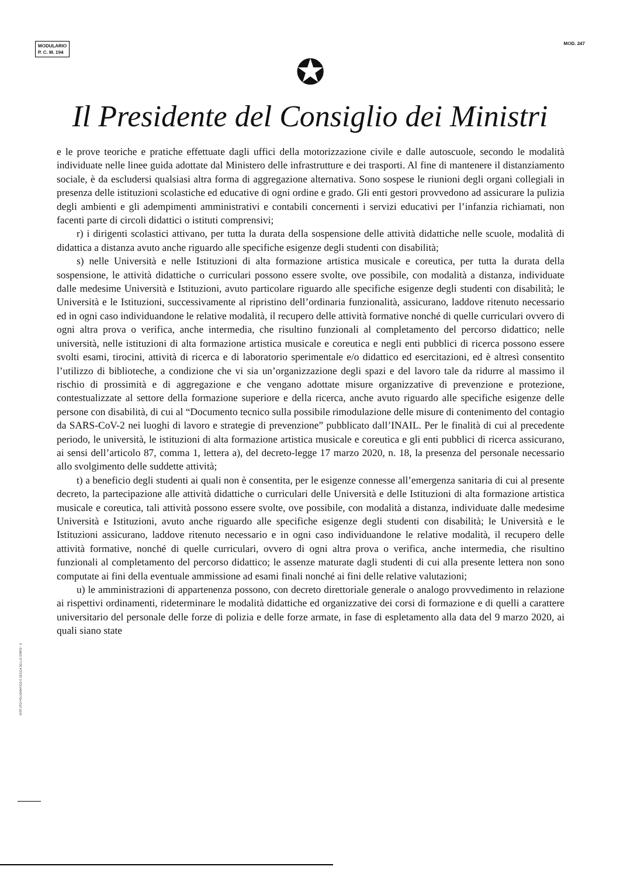MODULARIO
P. C. M. 194
MOD. 247
✪
Il Presidente del Consiglio dei Ministri
e le prove teoriche e pratiche effettuate dagli uffici della motorizzazione civile e dalle autoscuole, secondo le modalità individuate nelle linee guida adottate dal Ministero delle infrastrutture e dei trasporti. Al fine di mantenere il distanziamento sociale, è da escludersi qualsiasi altra forma di aggregazione alternativa. Sono sospese le riunioni degli organi collegiali in presenza delle istituzioni scolastiche ed educative di ogni ordine e grado. Gli enti gestori provvedono ad assicurare la pulizia degli ambienti e gli adempimenti amministrativi e contabili concernenti i servizi educativi per l’infanzia richiamati, non facenti parte di circoli didattici o istituti comprensivi;
r) i dirigenti scolastici attivano, per tutta la durata della sospensione delle attività didattiche nelle scuole, modalità di didattica a distanza avuto anche riguardo alle specifiche esigenze degli studenti con disabilità;
s) nelle Università e nelle Istituzioni di alta formazione artistica musicale e coreutica, per tutta la durata della sospensione, le attività didattiche o curriculari possono essere svolte, ove possibile, con modalità a distanza, individuate dalle medesime Università e Istituzioni, avuto particolare riguardo alle specifiche esigenze degli studenti con disabilità; le Università e le Istituzioni, successivamente al ripristino dell’ordinaria funzionalità, assicurano, laddove ritenuto necessario ed in ogni caso individuandone le relative modalità, il recupero delle attività formative nonché di quelle curriculari ovvero di ogni altra prova o verifica, anche intermedia, che risultino funzionali al completamento del percorso didattico; nelle università, nelle istituzioni di alta formazione artistica musicale e coreutica e negli enti pubblici di ricerca possono essere svolti esami, tirocini, attività di ricerca e di laboratorio sperimentale e/o didattico ed esercitazioni, ed è altresì consentito l’utilizzo di biblioteche, a condizione che vi sia un’organizzazione degli spazi e del lavoro tale da ridurre al massimo il rischio di prossimità e di aggregazione e che vengano adottate misure organizzative di prevenzione e protezione, contestualizzate al settore della formazione superiore e della ricerca, anche avuto riguardo alle specifiche esigenze delle persone con disabilità, di cui al “Documento tecnico sulla possibile rimodulazione delle misure di contenimento del contagio da SARS-CoV-2 nei luoghi di lavoro e strategie di prevenzione” pubblicato dall’INAIL. Per le finalità di cui al precedente periodo, le università, le istituzioni di alta formazione artistica musicale e coreutica e gli enti pubblici di ricerca assicurano, ai sensi dell’articolo 87, comma 1, lettera a), del decreto-legge 17 marzo 2020, n. 18, la presenza del personale necessario allo svolgimento delle suddette attività;
t) a beneficio degli studenti ai quali non è consentita, per le esigenze connesse all’emergenza sanitaria di cui al presente decreto, la partecipazione alle attività didattiche o curriculari delle Università e delle Istituzioni di alta formazione artistica musicale e coreutica, tali attività possono essere svolte, ove possibile, con modalità a distanza, individuate dalle medesime Università e Istituzioni, avuto anche riguardo alle specifiche esigenze degli studenti con disabilità; le Università e le Istituzioni assicurano, laddove ritenuto necessario e in ogni caso individuandone le relative modalità, il recupero delle attività formative, nonché di quelle curriculari, ovvero di ogni altra prova o verifica, anche intermedia, che risultino funzionali al completamento del percorso didattico; le assenze maturate dagli studenti di cui alla presente lettera non sono computate ai fini della eventuale ammissione ad esami finali nonché ai fini delle relative valutazioni;
u) le amministrazioni di appartenenza possono, con decreto direttoriale generale o analogo provvedimento in relazione ai rispettivi ordinamenti, rideterminare le modalità didattiche ed organizzative dei corsi di formazione e di quelli a carattere universitario del personale delle forze di polizia e delle forze armate, in fase di espletamento alla data del 9 marzo 2020, ai quali siano state
ISTITUTO POLIGRAFICO E ZECCA DELLO STATO - S